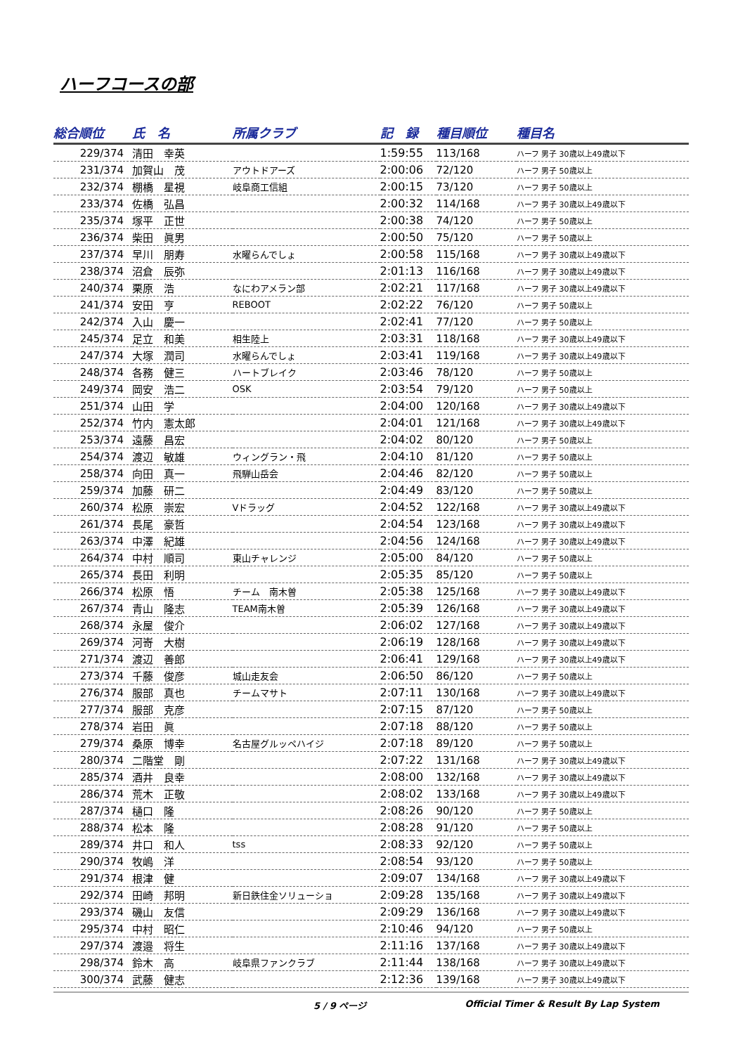ハーフコースの部
| 総合順位 | 氏 名 | 所属クラブ | 記 録 | 種目順位 | 種目名 |
| --- | --- | --- | --- | --- | --- |
| 229/374 | 清田 幸英 | | 1:59:55 | 113/168 | ハーフ 男子 30歳以上49歳以下 |
| 231/374 | 加賀山 茂 | アウトドアーズ | 2:00:06 | 72/120 | ハーフ 男子 50歳以上 |
| 232/374 | 棚橋 星視 | 岐阜商工信組 | 2:00:15 | 73/120 | ハーフ 男子 50歳以上 |
| 233/374 | 佐橋 弘昌 | | 2:00:32 | 114/168 | ハーフ 男子 30歳以上49歳以下 |
| 235/374 | 塚平 正世 | | 2:00:38 | 74/120 | ハーフ 男子 50歳以上 |
| 236/374 | 柴田 眞男 | | 2:00:50 | 75/120 | ハーフ 男子 50歳以上 |
| 237/374 | 早川 朋寿 | 水曜らんでしょ | 2:00:58 | 115/168 | ハーフ 男子 30歳以上49歳以下 |
| 238/374 | 沼倉 辰弥 | | 2:01:13 | 116/168 | ハーフ 男子 30歳以上49歳以下 |
| 240/374 | 栗原 浩 | なにわアメラン部 | 2:02:21 | 117/168 | ハーフ 男子 30歳以上49歳以下 |
| 241/374 | 安田 亨 | REBOOT | 2:02:22 | 76/120 | ハーフ 男子 50歳以上 |
| 242/374 | 入山 慶一 | | 2:02:41 | 77/120 | ハーフ 男子 50歳以上 |
| 245/374 | 足立 和美 | 相生陸上 | 2:03:31 | 118/168 | ハーフ 男子 30歳以上49歳以下 |
| 247/374 | 大塚 潤司 | 水曜らんでしょ | 2:03:41 | 119/168 | ハーフ 男子 30歳以上49歳以下 |
| 248/374 | 各務 健三 | ハートブレイク | 2:03:46 | 78/120 | ハーフ 男子 50歳以上 |
| 249/374 | 岡安 浩二 | OSK | 2:03:54 | 79/120 | ハーフ 男子 50歳以上 |
| 251/374 | 山田 学 | | 2:04:00 | 120/168 | ハーフ 男子 30歳以上49歳以下 |
| 252/374 | 竹内 憲太郎 | | 2:04:01 | 121/168 | ハーフ 男子 30歳以上49歳以下 |
| 253/374 | 遠藤 昌宏 | | 2:04:02 | 80/120 | ハーフ 男子 50歳以上 |
| 254/374 | 渡辺 敏雄 | ウィングラン・飛 | 2:04:10 | 81/120 | ハーフ 男子 50歳以上 |
| 258/374 | 向田 真一 | 飛騨山岳会 | 2:04:46 | 82/120 | ハーフ 男子 50歳以上 |
| 259/374 | 加藤 研二 | | 2:04:49 | 83/120 | ハーフ 男子 50歳以上 |
| 260/374 | 松原 崇宏 | Vドラッグ | 2:04:52 | 122/168 | ハーフ 男子 30歳以上49歳以下 |
| 261/374 | 長尾 豪哲 | | 2:04:54 | 123/168 | ハーフ 男子 30歳以上49歳以下 |
| 263/374 | 中澤 紀雄 | | 2:04:56 | 124/168 | ハーフ 男子 30歳以上49歳以下 |
| 264/374 | 中村 順司 | 東山チャレンジ | 2:05:00 | 84/120 | ハーフ 男子 50歳以上 |
| 265/374 | 長田 利明 | | 2:05:35 | 85/120 | ハーフ 男子 50歳以上 |
| 266/374 | 松原 悟 | チーム 南木曽 | 2:05:38 | 125/168 | ハーフ 男子 30歳以上49歳以下 |
| 267/374 | 青山 隆志 | TEAM南木曽 | 2:05:39 | 126/168 | ハーフ 男子 30歳以上49歳以下 |
| 268/374 | 永屋 俊介 | | 2:06:02 | 127/168 | ハーフ 男子 30歳以上49歳以下 |
| 269/374 | 河嵜 大樹 | | 2:06:19 | 128/168 | ハーフ 男子 30歳以上49歳以下 |
| 271/374 | 渡辺 善郎 | | 2:06:41 | 129/168 | ハーフ 男子 30歳以上49歳以下 |
| 273/374 | 千藤 俊彦 | 城山走友会 | 2:06:50 | 86/120 | ハーフ 男子 50歳以上 |
| 276/374 | 服部 真也 | チームマサト | 2:07:11 | 130/168 | ハーフ 男子 30歳以上49歳以下 |
| 277/374 | 服部 克彦 | | 2:07:15 | 87/120 | ハーフ 男子 50歳以上 |
| 278/374 | 岩田 眞 | | 2:07:18 | 88/120 | ハーフ 男子 50歳以上 |
| 279/374 | 桑原 博幸 | 名古屋グルッペハイジ | 2:07:18 | 89/120 | ハーフ 男子 50歳以上 |
| 280/374 | 二階堂 剛 | | 2:07:22 | 131/168 | ハーフ 男子 30歳以上49歳以下 |
| 285/374 | 酒井 良幸 | | 2:08:00 | 132/168 | ハーフ 男子 30歳以上49歳以下 |
| 286/374 | 荒木 正敬 | | 2:08:02 | 133/168 | ハーフ 男子 30歳以上49歳以下 |
| 287/374 | 樋口 隆 | | 2:08:26 | 90/120 | ハーフ 男子 50歳以上 |
| 288/374 | 松本 隆 | | 2:08:28 | 91/120 | ハーフ 男子 50歳以上 |
| 289/374 | 井口 和人 | tss | 2:08:33 | 92/120 | ハーフ 男子 50歳以上 |
| 290/374 | 牧嶋 洋 | | 2:08:54 | 93/120 | ハーフ 男子 50歳以上 |
| 291/374 | 根津 健 | | 2:09:07 | 134/168 | ハーフ 男子 30歳以上49歳以下 |
| 292/374 | 田崎 邦明 | 新日鉄住金ソリューショ | 2:09:28 | 135/168 | ハーフ 男子 30歳以上49歳以下 |
| 293/374 | 磯山 友信 | | 2:09:29 | 136/168 | ハーフ 男子 30歳以上49歳以下 |
| 295/374 | 中村 昭仁 | | 2:10:46 | 94/120 | ハーフ 男子 50歳以上 |
| 297/374 | 渡邉 将生 | | 2:11:16 | 137/168 | ハーフ 男子 30歳以上49歳以下 |
| 298/374 | 鈴木 高 | 岐阜県ファンクラブ | 2:11:44 | 138/168 | ハーフ 男子 30歳以上49歳以下 |
| 300/374 | 武藤 健志 | | 2:12:36 | 139/168 | ハーフ 男子 30歳以上49歳以下 |
5 / 9 ページ Official Timer & Result By Lap System